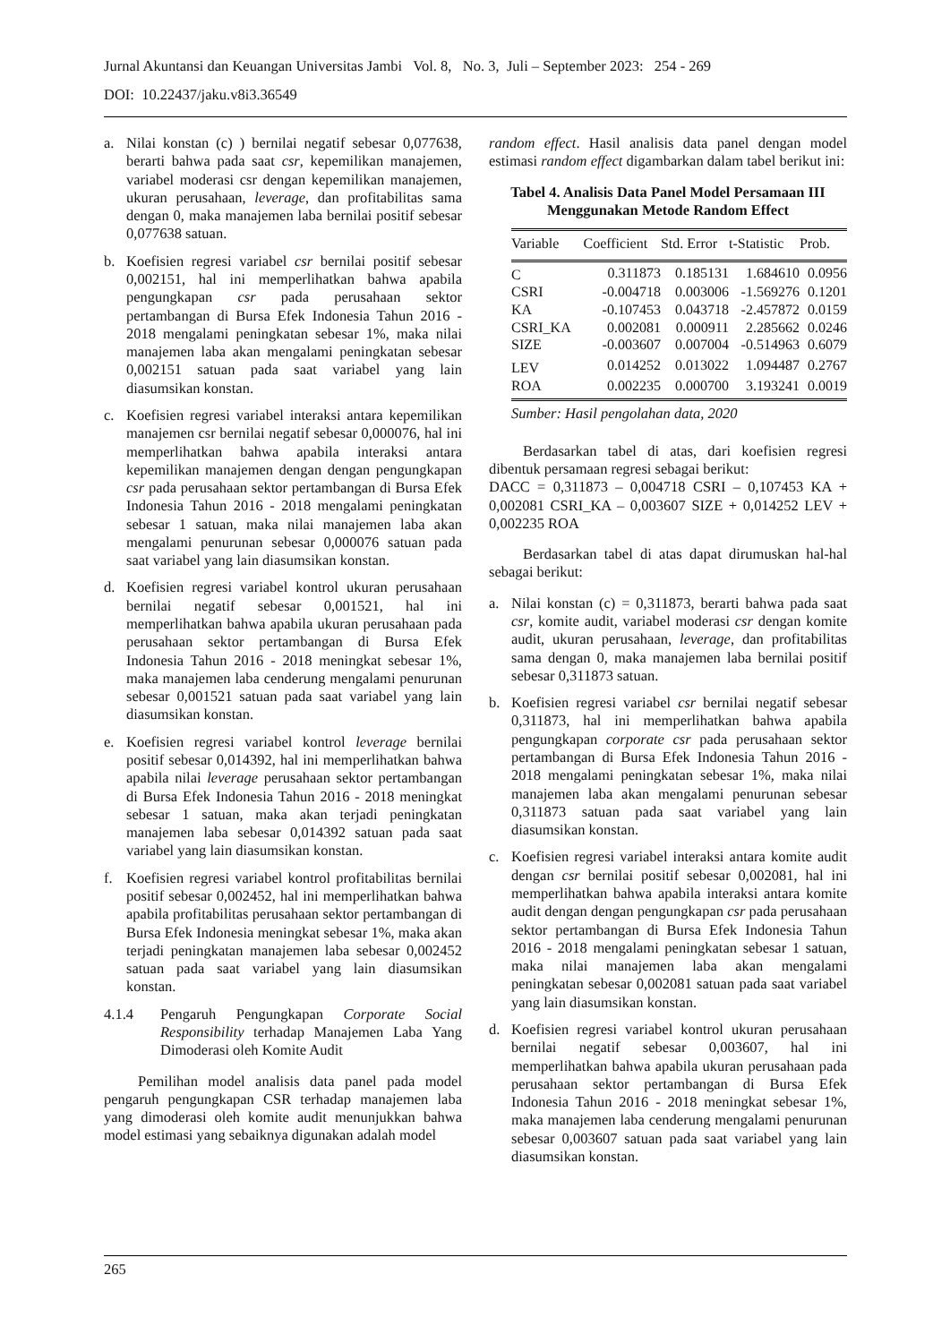Jurnal Akuntansi dan Keuangan Universitas Jambi Vol. 8, No. 3, Juli – September 2023: 254 - 269
DOI: 10.22437/jaku.v8i3.36549
a. Nilai konstan (c) ) bernilai negatif sebesar 0,077638, berarti bahwa pada saat csr, kepemilikan manajemen, variabel moderasi csr dengan kepemilikan manajemen, ukuran perusahaan, leverage, dan profitabilitas sama dengan 0, maka manajemen laba bernilai positif sebesar 0,077638 satuan.
b. Koefisien regresi variabel csr bernilai positif sebesar 0,002151, hal ini memperlihatkan bahwa apabila pengungkapan csr pada perusahaan sektor pertambangan di Bursa Efek Indonesia Tahun 2016 - 2018 mengalami peningkatan sebesar 1%, maka nilai manajemen laba akan mengalami peningkatan sebesar 0,002151 satuan pada saat variabel yang lain diasumsikan konstan.
c. Koefisien regresi variabel interaksi antara kepemilikan manajemen csr bernilai negatif sebesar 0,000076, hal ini memperlihatkan bahwa apabila interaksi antara kepemilikan manajemen dengan dengan pengungkapan csr pada perusahaan sektor pertambangan di Bursa Efek Indonesia Tahun 2016 - 2018 mengalami peningkatan sebesar 1 satuan, maka nilai manajemen laba akan mengalami penurunan sebesar 0,000076 satuan pada saat variabel yang lain diasumsikan konstan.
d. Koefisien regresi variabel kontrol ukuran perusahaan bernilai negatif sebesar 0,001521, hal ini memperlihatkan bahwa apabila ukuran perusahaan pada perusahaan sektor pertambangan di Bursa Efek Indonesia Tahun 2016 - 2018 meningkat sebesar 1%, maka manajemen laba cenderung mengalami penurunan sebesar 0,001521 satuan pada saat variabel yang lain diasumsikan konstan.
e. Koefisien regresi variabel kontrol leverage bernilai positif sebesar 0,014392, hal ini memperlihatkan bahwa apabila nilai leverage perusahaan sektor pertambangan di Bursa Efek Indonesia Tahun 2016 - 2018 meningkat sebesar 1 satuan, maka akan terjadi peningkatan manajemen laba sebesar 0,014392 satuan pada saat variabel yang lain diasumsikan konstan.
f. Koefisien regresi variabel kontrol profitabilitas bernilai positif sebesar 0,002452, hal ini memperlihatkan bahwa apabila profitabilitas perusahaan sektor pertambangan di Bursa Efek Indonesia meningkat sebesar 1%, maka akan terjadi peningkatan manajemen laba sebesar 0,002452 satuan pada saat variabel yang lain diasumsikan konstan.
4.1.4 Pengaruh Pengungkapan Corporate Social Responsibility terhadap Manajemen Laba Yang Dimoderasi oleh Komite Audit
Pemilihan model analisis data panel pada model pengaruh pengungkapan CSR terhadap manajemen laba yang dimoderasi oleh komite audit menunjukkan bahwa model estimasi yang sebaiknya digunakan adalah model
random effect. Hasil analisis data panel dengan model estimasi random effect digambarkan dalam tabel berikut ini:
Tabel 4. Analisis Data Panel Model Persamaan III Menggunakan Metode Random Effect
| Variable | Coefficient | Std. Error | t-Statistic | Prob. |
| --- | --- | --- | --- | --- |
| C | 0.311873 | 0.185131 | 1.684610 | 0.0956 |
| CSRI | -0.004718 | 0.003006 | -1.569276 | 0.1201 |
| KA | -0.107453 | 0.043718 | -2.457872 | 0.0159 |
| CSRI_KA | 0.002081 | 0.000911 | 2.285662 | 0.0246 |
| SIZE | -0.003607 | 0.007004 | -0.514963 | 0.6079 |
| LEV | 0.014252 | 0.013022 | 1.094487 | 0.2767 |
| ROA | 0.002235 | 0.000700 | 3.193241 | 0.0019 |
Sumber: Hasil pengolahan data, 2020
Berdasarkan tabel di atas, dari koefisien regresi dibentuk persamaan regresi sebagai berikut:
DACC = 0,311873 – 0,004718 CSRI – 0,107453 KA + 0,002081 CSRI_KA – 0,003607 SIZE + 0,014252 LEV + 0,002235 ROA
Berdasarkan tabel di atas dapat dirumuskan hal-hal sebagai berikut:
a. Nilai konstan (c) = 0,311873, berarti bahwa pada saat csr, komite audit, variabel moderasi csr dengan komite audit, ukuran perusahaan, leverage, dan profitabilitas sama dengan 0, maka manajemen laba bernilai positif sebesar 0,311873 satuan.
b. Koefisien regresi variabel csr bernilai negatif sebesar 0,311873, hal ini memperlihatkan bahwa apabila pengungkapan corporate csr pada perusahaan sektor pertambangan di Bursa Efek Indonesia Tahun 2016 - 2018 mengalami peningkatan sebesar 1%, maka nilai manajemen laba akan mengalami penurunan sebesar 0,311873 satuan pada saat variabel yang lain diasumsikan konstan.
c. Koefisien regresi variabel interaksi antara komite audit dengan csr bernilai positif sebesar 0,002081, hal ini memperlihatkan bahwa apabila interaksi antara komite audit dengan dengan pengungkapan csr pada perusahaan sektor pertambangan di Bursa Efek Indonesia Tahun 2016 - 2018 mengalami peningkatan sebesar 1 satuan, maka nilai manajemen laba akan mengalami peningkatan sebesar 0,002081 satuan pada saat variabel yang lain diasumsikan konstan.
d. Koefisien regresi variabel kontrol ukuran perusahaan bernilai negatif sebesar 0,003607, hal ini memperlihatkan bahwa apabila ukuran perusahaan pada perusahaan sektor pertambangan di Bursa Efek Indonesia Tahun 2016 - 2018 meningkat sebesar 1%, maka manajemen laba cenderung mengalami penurunan sebesar 0,003607 satuan pada saat variabel yang lain diasumsikan konstan.
265